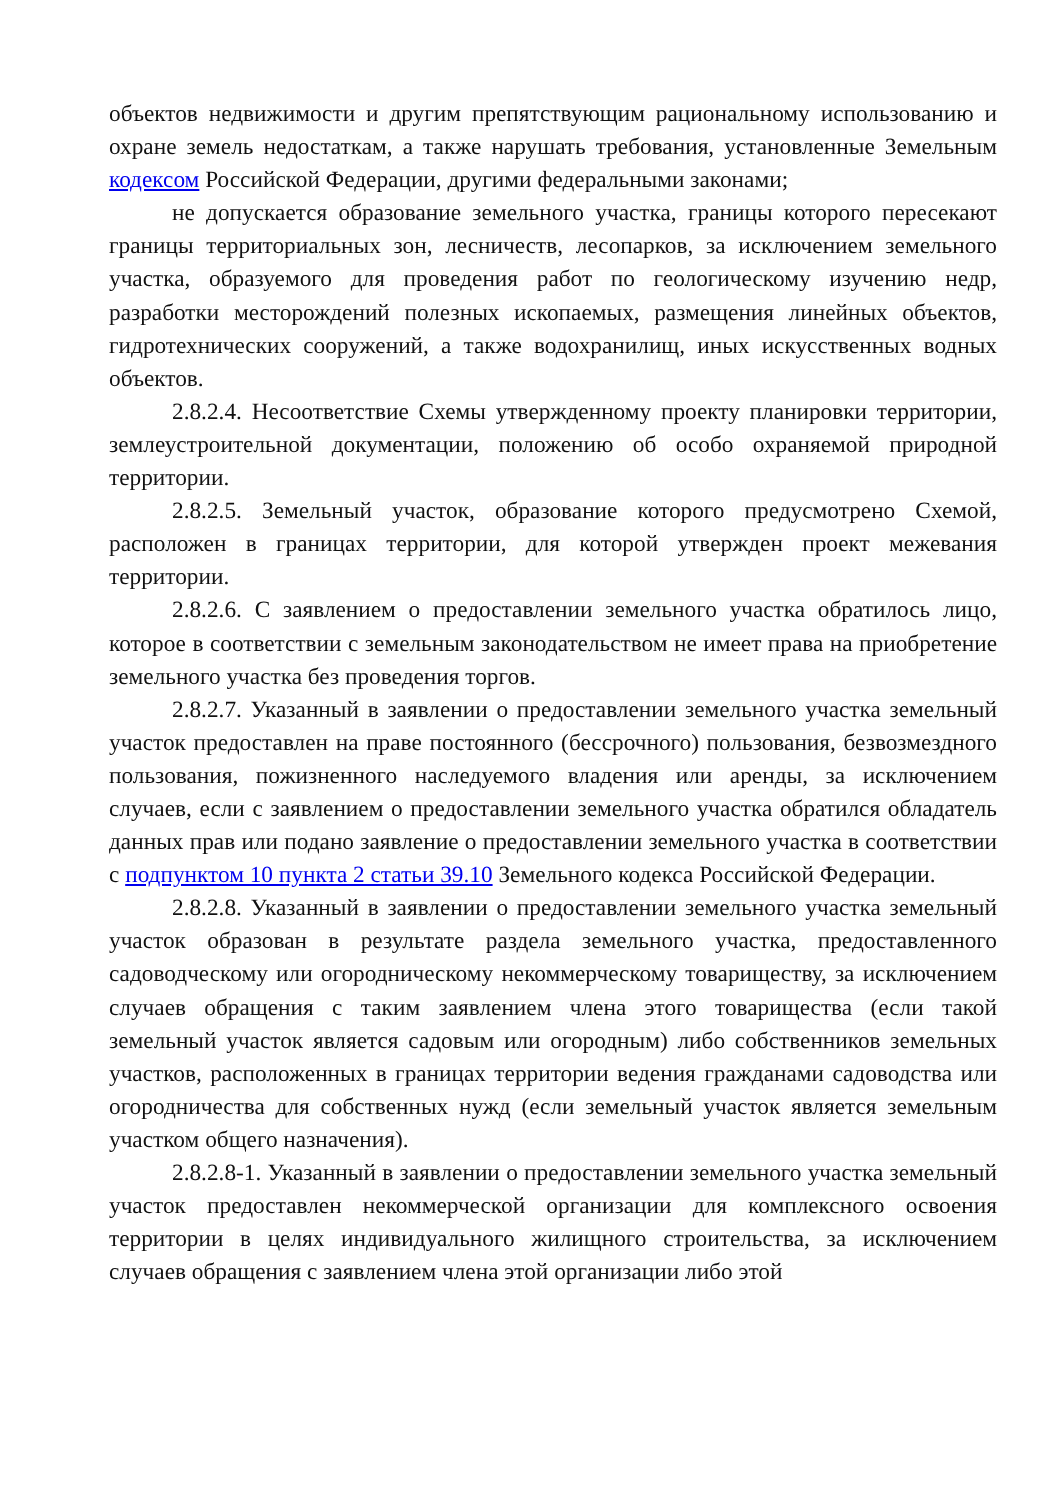объектов недвижимости и другим препятствующим рациональному использованию и охране земель недостаткам, а также нарушать требования, установленные Земельным кодексом Российской Федерации, другими федеральными законами;
не допускается образование земельного участка, границы которого пересекают границы территориальных зон, лесничеств, лесопарков, за исключением земельного участка, образуемого для проведения работ по геологическому изучению недр, разработки месторождений полезных ископаемых, размещения линейных объектов, гидротехнических сооружений, а также водохранилищ, иных искусственных водных объектов.
2.8.2.4. Несоответствие Схемы утвержденному проекту планировки территории, землеустроительной документации, положению об особо охраняемой природной территории.
2.8.2.5. Земельный участок, образование которого предусмотрено Схемой, расположен в границах территории, для которой утвержден проект межевания территории.
2.8.2.6. С заявлением о предоставлении земельного участка обратилось лицо, которое в соответствии с земельным законодательством не имеет права на приобретение земельного участка без проведения торгов.
2.8.2.7. Указанный в заявлении о предоставлении земельного участка земельный участок предоставлен на праве постоянного (бессрочного) пользования, безвозмездного пользования, пожизненного наследуемого владения или аренды, за исключением случаев, если с заявлением о предоставлении земельного участка обратился обладатель данных прав или подано заявление о предоставлении земельного участка в соответствии с подпунктом 10 пункта 2 статьи 39.10 Земельного кодекса Российской Федерации.
2.8.2.8. Указанный в заявлении о предоставлении земельного участка земельный участок образован в результате раздела земельного участка, предоставленного садоводческому или огородническому некоммерческому товариществу, за исключением случаев обращения с таким заявлением члена этого товарищества (если такой земельный участок является садовым или огородным) либо собственников земельных участков, расположенных в границах территории ведения гражданами садоводства или огородничества для собственных нужд (если земельный участок является земельным участком общего назначения).
2.8.2.8-1. Указанный в заявлении о предоставлении земельного участка земельный участок предоставлен некоммерческой организации для комплексного освоения территории в целях индивидуального жилищного строительства, за исключением случаев обращения с заявлением члена этой организации либо этой